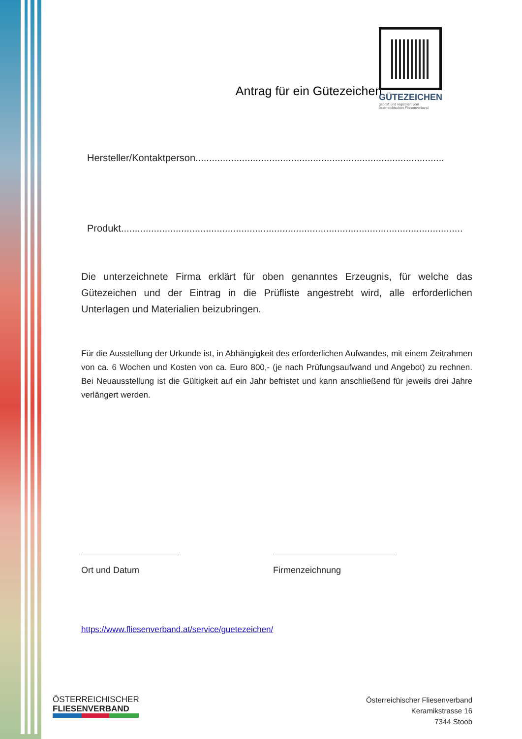GÜTEZEICHEN
geprüft und registriert vom
österreichischen Fliesenverband
Antrag für ein Gütezeichen
Hersteller/Kontaktperson...........................................................................................
Produkt.............................................................................................................................
Die unterzeichnete Firma erklärt für oben genanntes Erzeugnis, für welche das Gütezeichen und der Eintrag in die Prüfliste angestrebt wird, alle erforderlichen Unterlagen und Materialien beizubringen.
Für die Ausstellung der Urkunde ist, in Abhängigkeit des erforderlichen Aufwandes, mit einem Zeitrahmen von ca. 6 Wochen und Kosten von ca. Euro 800,- (je nach Prüfungsaufwand und Angebot) zu rechnen. Bei Neuausstellung ist die Gültigkeit auf ein Jahr befristet und kann anschließend für jeweils drei Jahre verlängert werden.
Ort und Datum Firmenzeichnung
https://www.fliesenverband.at/service/guetezeichen/
ÖSTERREICHISCHER
FLIESENVERBAND
Österreichischer Fliesenverband
Keramikstrasse 16
7344 Stoob